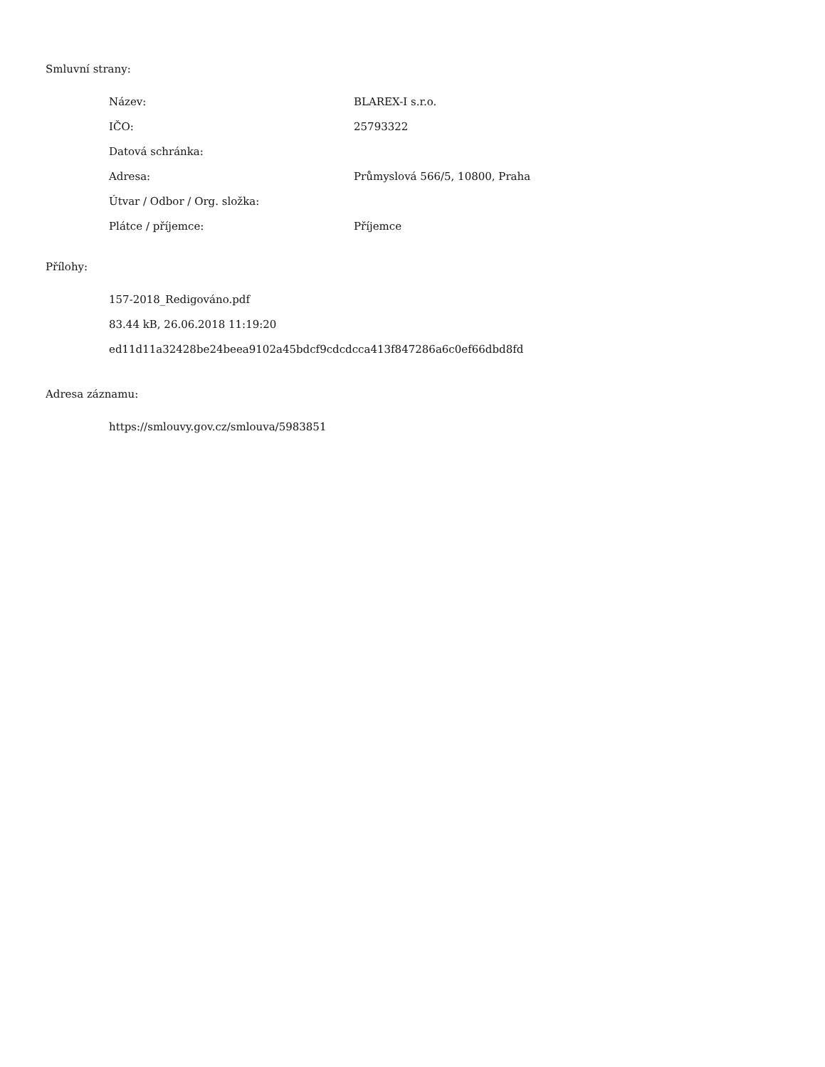Smluvní strany:
| Název: | BLAREX-I s.r.o. |
| IČO: | 25793322 |
| Datová schránka: | |
| Adresa: | Průmyslová 566/5, 10800, Praha |
| Útvar / Odbor / Org. složka: | |
| Plátce / příjemce: | Příjemce |
Přílohy:
157-2018_Redigováno.pdf
83.44 kB, 26.06.2018 11:19:20
ed11d11a32428be24beea9102a45bdcf9cdcdcca413f847286a6c0ef66dbd8fd
Adresa záznamu:
https://smlouvy.gov.cz/smlouva/5983851